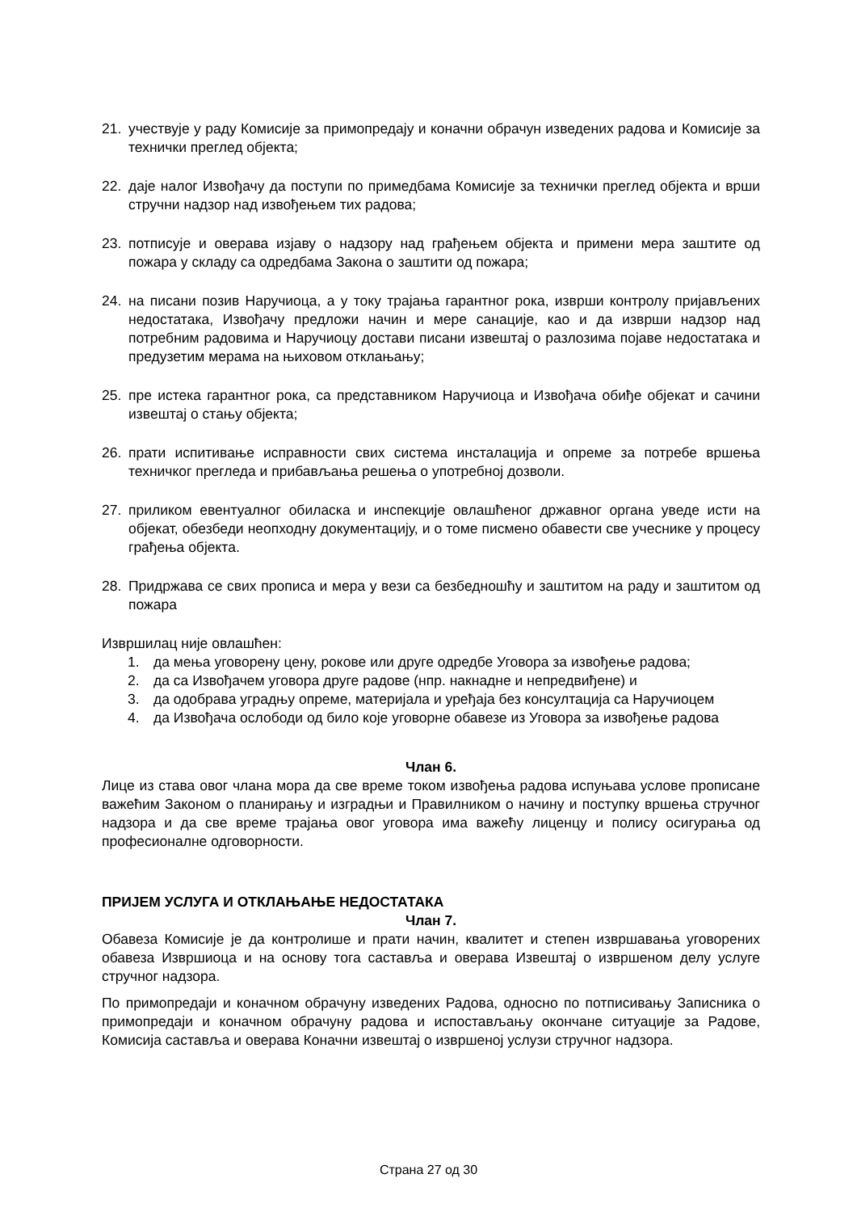21. учествује у раду Комисије за примопредају и коначни обрачун изведених радова и Комисије за технички преглед објекта;
22. даје налог Извођачу да поступи по примедбама Комисије за технички преглед објекта и врши стручни надзор над извођењем тих радова;
23. потписује и оверава изјаву о надзору над грађењем објекта и примени мера заштите од пожара у складу са одредбама Закона о заштити од пожара;
24. на писани позив Наручиоца, а у току трајања гарантног рока, изврши контролу пријављених недостатака, Извођачу предложи начин и мере санације, као и да изврши надзор над потребним радовима и Наручиоцу достави писани извештај о разлозима појаве недостатака и предузетим мерама на њиховом отклањању;
25. пре истека гарантног рока, са представником Наручиоца и Извођача обиђе објекат и сачини извештај о стању објекта;
26. прати испитивање исправности свих система инсталација и опреме за потребе вршења техничког прегледа и прибављања решења о употребној дозволи.
27. приликом евентуалног обиласка и инспекције овлашћеног државног органа уведе исти на објекат, обезбеди неопходну документацију, и о томе писмено обавести све учеснике у процесу грађења објекта.
28. Придржава се свих прописа и мера у вези са безбедношћу и заштитом на раду и заштитом од пожара
Извршилац није овлашћен:
1. да мења уговорену цену, рокове или друге одредбе Уговора за извођење радова;
2. да са Извођачем уговора друге радове (нпр. накнадне и непредвиђене) и
3. да одобрава уградњу опреме, материјала и уређаја без консултација са Наручиоцем
4. да Извођача ослободи од било које уговорне обавезе из Уговора за извођење радова
Члан 6.
Лице из става овог члана мора да све време током извођења радова испуњава услове прописане важећим Законом о планирању и изградњи и Правилником о начину и поступку вршења стручног надзора и да све време трајања овог уговора има важећу лиценцу и полису осигурања од професионалне одговорности.
ПРИЈЕМ УСЛУГА И ОТКЛАЊАЊЕ НЕДОСТАТАКА
Члан 7.
Обавеза Комисије је да контролише и прати начин, квалитет и степен извршавања уговорених обавеза Извршиоца и на основу тога саставља и оверава Извештај о извршеном делу услуге стручног надзора.
По примопредаји и коначном обрачуну изведених Радова, односно по потписивању Записника о примопредаји и коначном обрачуну радова и испостављању окончане ситуације за Радове, Комисија саставља и оверава Коначни извештај о извршеној услузи стручног надзора.
Страна 27 од 30